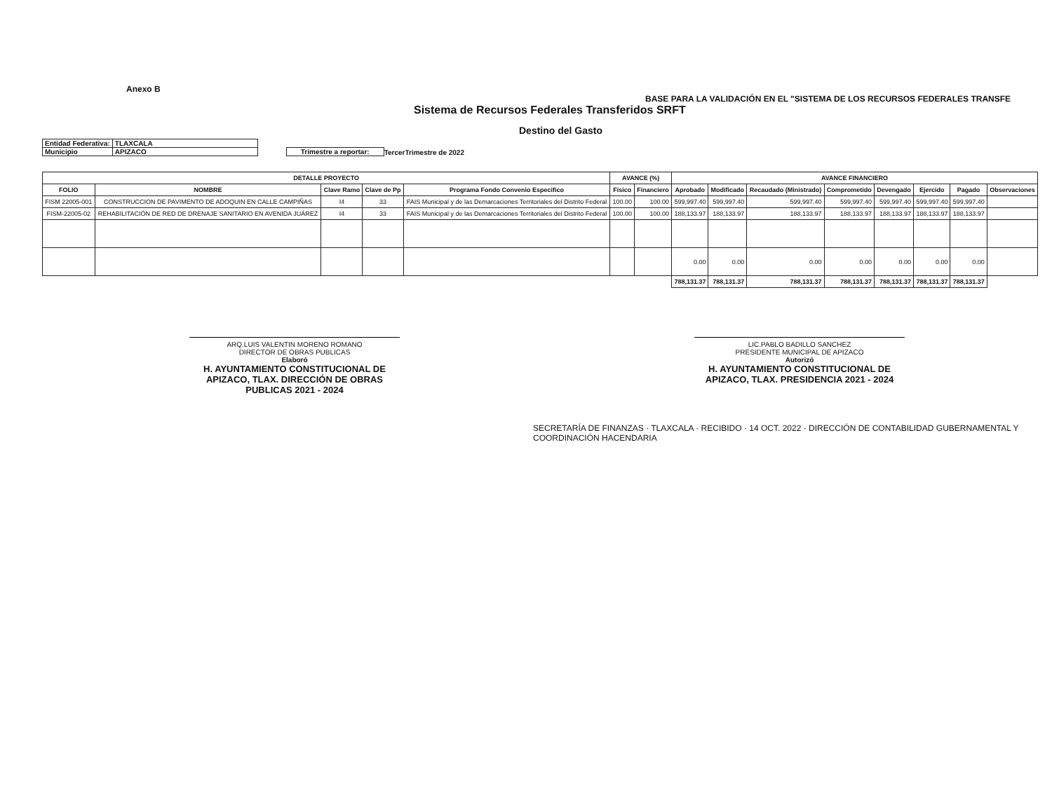Anexo B
BASE PARA LA VALIDACIÓN EN EL "SISTEMA DE LOS RECURSOS FEDERALES TRANSFE
Sistema de Recursos Federales Transferidos SRFT
Destino del Gasto
| Entidad Federativa: | TLAXCALA |
| Municipio | APIZACO |
Trimestre a reportar: TercerTrimestre de 2022
| DETALLE PROYECTO | | | | | AVANCE (%) | | AVANCE FINANCIERO | | | | | | | |
| --- | --- | --- | --- | --- | --- | --- | --- | --- | --- | --- | --- | --- | --- | --- |
| FOLIO | NOMBRE | Clave Ramo | Clave de Pp | Programa Fondo Convenio Especifico | Fisico | Financiero | Aprobado | Modificado | Recaudado (Ministrado) | Comprometido | Devengado | Ejercido | Pagado | Observaciones |
| FISM 22005-001 | CONSTRUCCION DE PAVIMENTO DE ADOQUIN EN CALLE CAMPIÑAS | I4 | 33 | FAIS Municipal y de las Demarcaciones Territoriales del Distrito Federal | 100.00 | 100.00 | 599,997.40 | 599,997.40 | 599,997.40 | 599,997.40 | 599,997.40 | 599,997.40 | 599,997.40 | |
| FISM-22005-02 | REHABILITACIÓN DE RED DE DRENAJE SANITARIO EN AVENIDA JUÁREZ | I4 | 33 | FAIS Municipal y de las Demarcaciones Territoriales del Distrito Federal | 100.00 | 100.00 | 188,133.97 | 188,133.97 | 188,133.97 | 188,133.97 | 188,133.97 | 188,133.97 | 188,133.97 | |
| | | | | | | | 0.00 | 0.00 | 0.00 | 0.00 | 0.00 | 0.00 | 0.00 | |
| | | | | | | | 788,131.37 | 788,131.37 | 788,131.37 | 788,131.37 | 788,131.37 | 788,131.37 | 788,131.37 | |
ARQ.LUIS VALENTIN MORENO ROMANO
DIRECTOR DE OBRAS PUBLICAS
Elaboró
H. AYUNTAMIENTO CONSTITUCIONAL DE APIZACO, TLAX. DIRECCIÓN DE OBRAS PUBLICAS 2021 - 2024
LIC.PABLO BADILLO SANCHEZ
PRESIDENTE MUNICIPAL DE APIZACO
Autorizó
H. AYUNTAMIENTO CONSTITUCIONAL DE APIZACO, TLAX. PRESIDENCIA 2021 - 2024
SECRETARÍA DE FINANZAS · TLAXCALA · RECIBIDO · 14 OCT. 2022 · DIRECCIÓN DE CONTABILIDAD GUBERNAMENTAL Y COORDINACIÓN HACENDARIA